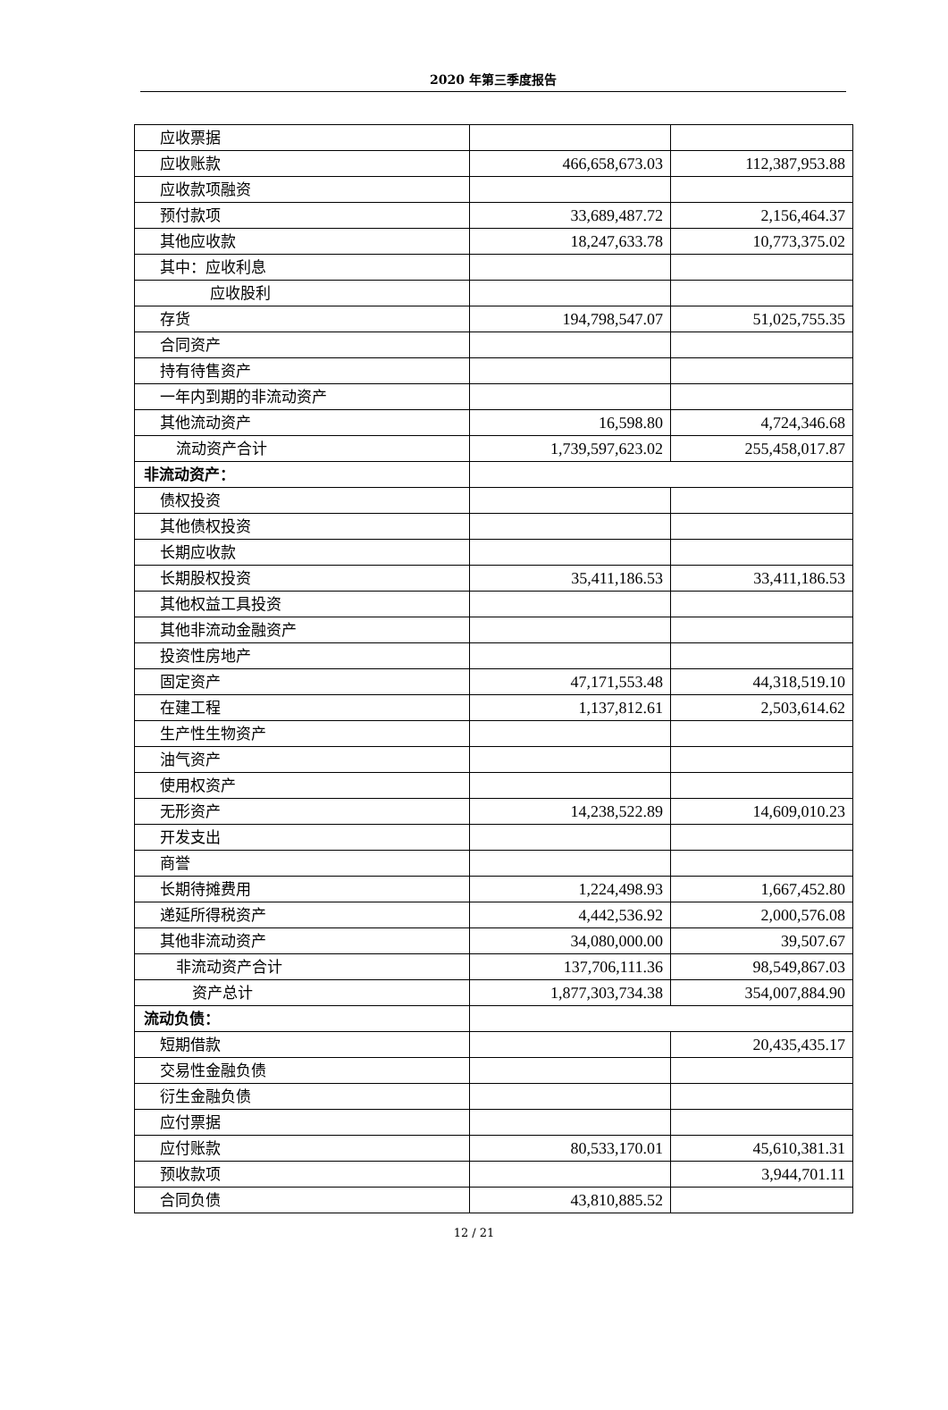2020 年第三季度报告
| 应收票据 | | |
| 应收账款 | 466,658,673.03 | 112,387,953.88 |
| 应收款项融资 | | |
| 预付款项 | 33,689,487.72 | 2,156,464.37 |
| 其他应收款 | 18,247,633.78 | 10,773,375.02 |
| 其中：应收利息 | | |
| 应收股利 | | |
| 存货 | 194,798,547.07 | 51,025,755.35 |
| 合同资产 | | |
| 持有待售资产 | | |
| 一年内到期的非流动资产 | | |
| 其他流动资产 | 16,598.80 | 4,724,346.68 |
| 流动资产合计 | 1,739,597,623.02 | 255,458,017.87 |
| 非流动资产： | | |
| 债权投资 | | |
| 其他债权投资 | | |
| 长期应收款 | | |
| 长期股权投资 | 35,411,186.53 | 33,411,186.53 |
| 其他权益工具投资 | | |
| 其他非流动金融资产 | | |
| 投资性房地产 | | |
| 固定资产 | 47,171,553.48 | 44,318,519.10 |
| 在建工程 | 1,137,812.61 | 2,503,614.62 |
| 生产性生物资产 | | |
| 油气资产 | | |
| 使用权资产 | | |
| 无形资产 | 14,238,522.89 | 14,609,010.23 |
| 开发支出 | | |
| 商誉 | | |
| 长期待摊费用 | 1,224,498.93 | 1,667,452.80 |
| 递延所得税资产 | 4,442,536.92 | 2,000,576.08 |
| 其他非流动资产 | 34,080,000.00 | 39,507.67 |
| 非流动资产合计 | 137,706,111.36 | 98,549,867.03 |
| 资产总计 | 1,877,303,734.38 | 354,007,884.90 |
| 流动负债： | | |
| 短期借款 | | 20,435,435.17 |
| 交易性金融负债 | | |
| 衍生金融负债 | | |
| 应付票据 | | |
| 应付账款 | 80,533,170.01 | 45,610,381.31 |
| 预收款项 | | 3,944,701.11 |
| 合同负债 | 43,810,885.52 | |
12 / 21